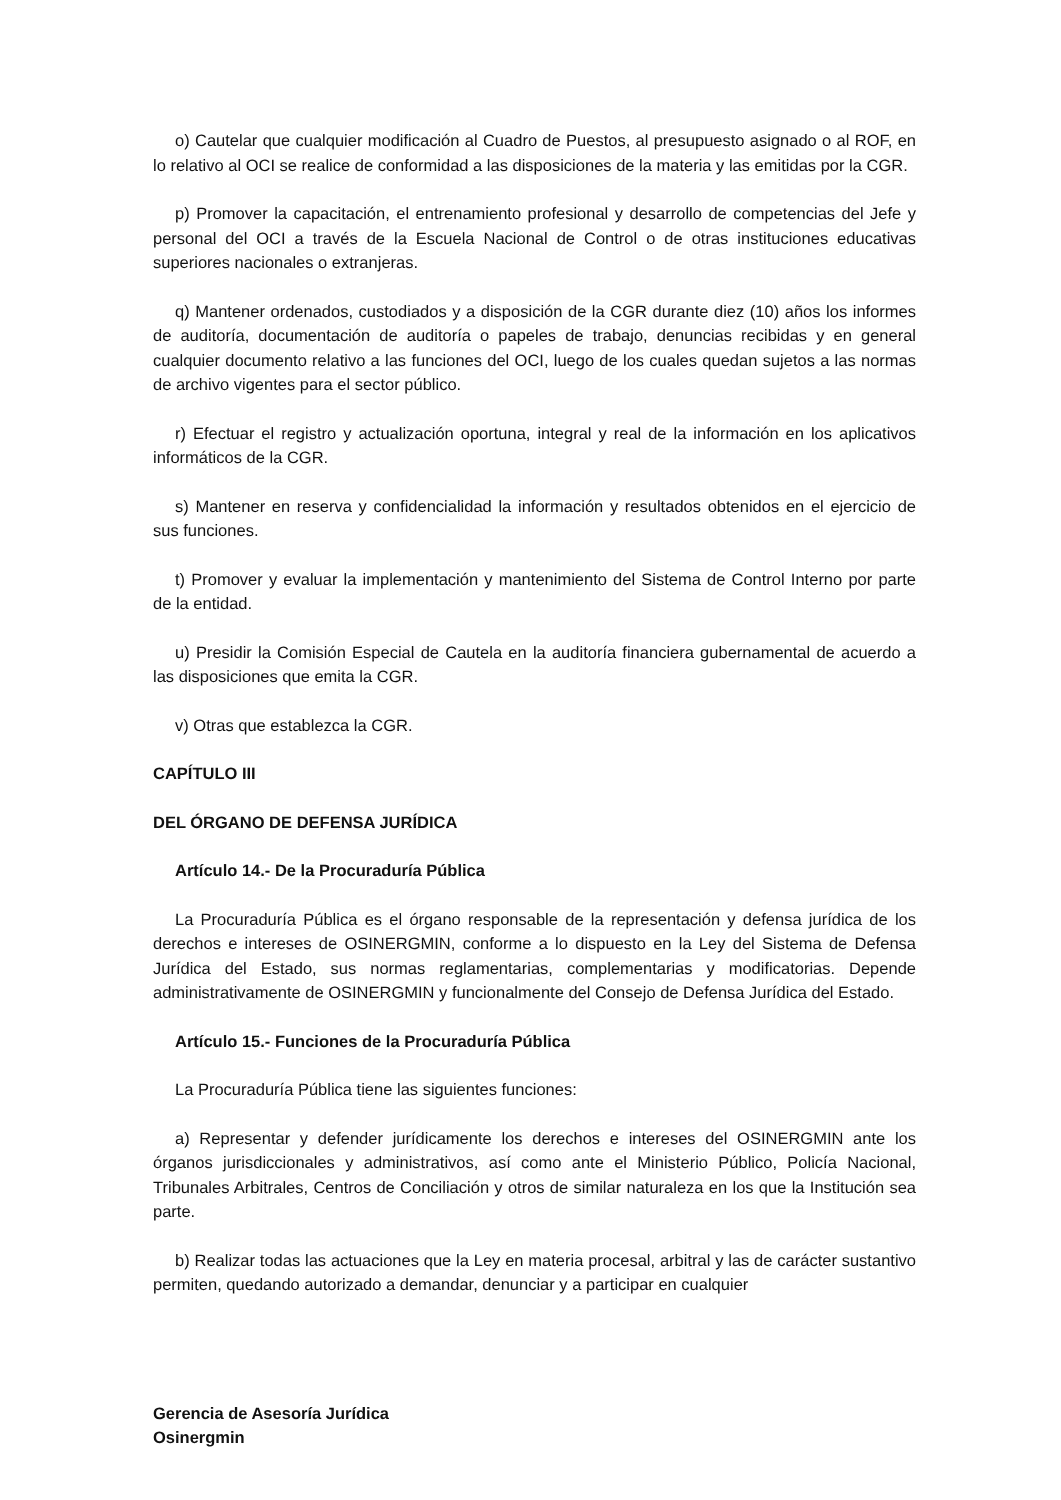o) Cautelar que cualquier modificación al Cuadro de Puestos, al presupuesto asignado o al ROF, en lo relativo al OCI se realice de conformidad a las disposiciones de la materia y las emitidas por la CGR.
p) Promover la capacitación, el entrenamiento profesional y desarrollo de competencias del Jefe y personal del OCI a través de la Escuela Nacional de Control o de otras instituciones educativas superiores nacionales o extranjeras.
q) Mantener ordenados, custodiados y a disposición de la CGR durante diez (10) años los informes de auditoría, documentación de auditoría o papeles de trabajo, denuncias recibidas y en general cualquier documento relativo a las funciones del OCI, luego de los cuales quedan sujetos a las normas de archivo vigentes para el sector público.
r) Efectuar el registro y actualización oportuna, integral y real de la información en los aplicativos informáticos de la CGR.
s) Mantener en reserva y confidencialidad la información y resultados obtenidos en el ejercicio de sus funciones.
t) Promover y evaluar la implementación y mantenimiento del Sistema de Control Interno por parte de la entidad.
u) Presidir la Comisión Especial de Cautela en la auditoría financiera gubernamental de acuerdo a las disposiciones que emita la CGR.
v) Otras que establezca la CGR.
CAPÍTULO III
DEL ÓRGANO DE DEFENSA JURÍDICA
Artículo 14.- De la Procuraduría Pública
La Procuraduría Pública es el órgano responsable de la representación y defensa jurídica de los derechos e intereses de OSINERGMIN, conforme a lo dispuesto en la Ley del Sistema de Defensa Jurídica del Estado, sus normas reglamentarias, complementarias y modificatorias. Depende administrativamente de OSINERGMIN y funcionalmente del Consejo de Defensa Jurídica del Estado.
Artículo 15.- Funciones de la Procuraduría Pública
La Procuraduría Pública tiene las siguientes funciones:
a) Representar y defender jurídicamente los derechos e intereses del OSINERGMIN ante los órganos jurisdiccionales y administrativos, así como ante el Ministerio Público, Policía Nacional, Tribunales Arbitrales, Centros de Conciliación y otros de similar naturaleza en los que la Institución sea parte.
b) Realizar todas las actuaciones que la Ley en materia procesal, arbitral y las de carácter sustantivo permiten, quedando autorizado a demandar, denunciar y a participar en cualquier
Gerencia de Asesoría Jurídica
Osinergmin